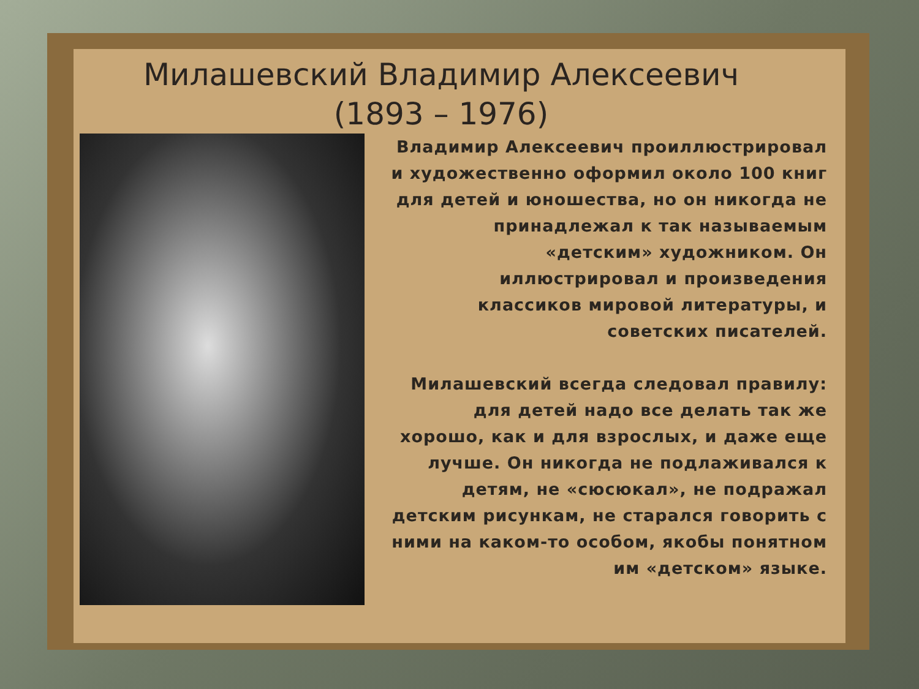Милашевский Владимир Алексеевич
(1893 – 1976)
Владимир Алексеевич проиллюстрировал и художественно оформил около 100 книг для детей и юношества, но он никогда не принадлежал к так называемым «детским» художником. Он иллюстрировал и произведения классиков мировой литературы, и советских писателей.
Милашевский всегда следовал правилу: для детей надо все делать так же хорошо, как и для взрослых, и даже еще лучше. Он никогда не подлаживался к детям, не «сюсюкал», не подражал детским рисункам, не старался говорить с ними на каком-то особом, якобы понятном им «детском» языке.